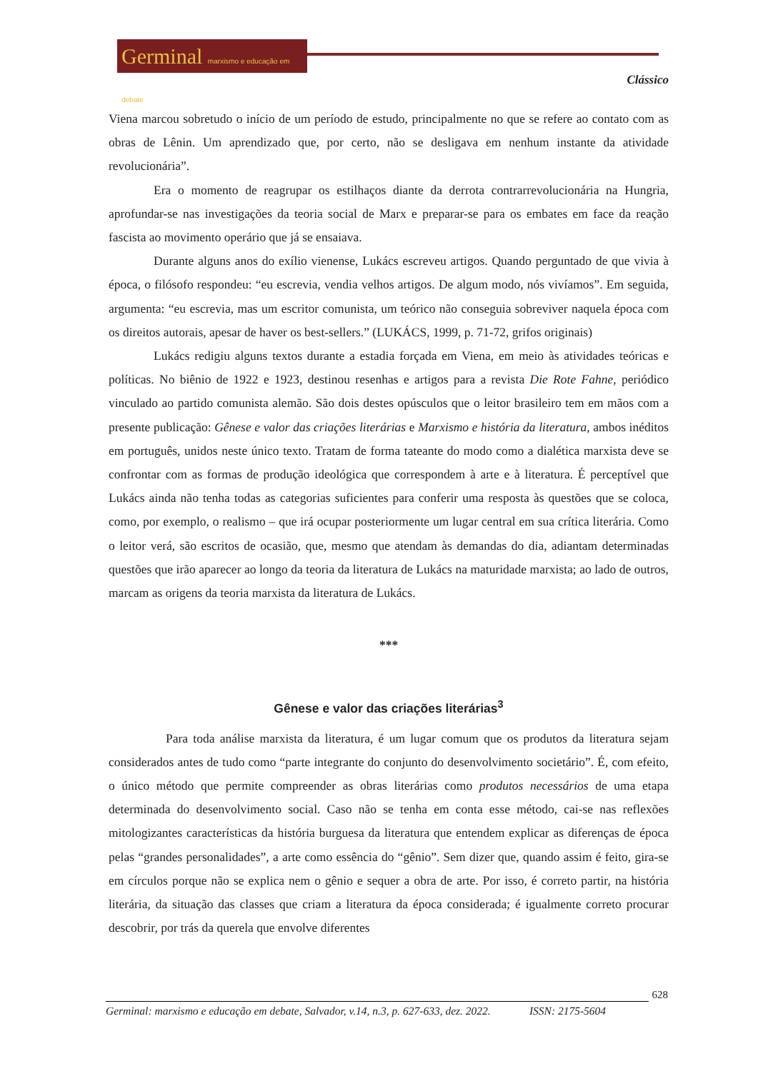Germinal marxismo e educação em debate
Clássico
Viena marcou sobretudo o início de um período de estudo, principalmente no que se refere ao contato com as obras de Lênin. Um aprendizado que, por certo, não se desligava em nenhum instante da atividade revolucionária”.
Era o momento de reagrupar os estilhaços diante da derrota contrarrevolucionária na Hungria, aprofundar-se nas investigações da teoria social de Marx e preparar-se para os embates em face da reação fascista ao movimento operário que já se ensaiava.
Durante alguns anos do exílio vienense, Lukács escreveu artigos. Quando perguntado de que vivia à época, o filósofo respondeu: “eu escrevia, vendia velhos artigos. De algum modo, nós vivíamos”. Em seguida, argumenta: “eu escrevia, mas um escritor comunista, um teórico não conseguia sobreviver naquela época com os direitos autorais, apesar de haver os best-sellers.” (LUKÁCS, 1999, p. 71-72, grifos originais)
Lukács redigiu alguns textos durante a estadia forçada em Viena, em meio às atividades teóricas e políticas. No biênio de 1922 e 1923, destinou resenhas e artigos para a revista Die Rote Fahne, periódico vinculado ao partido comunista alemão. São dois destes opúsculos que o leitor brasileiro tem em mãos com a presente publicação: Gênese e valor das criações literárias e Marxismo e história da literatura, ambos inéditos em português, unidos neste único texto. Tratam de forma tateante do modo como a dialética marxista deve se confrontar com as formas de produção ideológica que correspondem à arte e à literatura. É perceptível que Lukács ainda não tenha todas as categorias suficientes para conferir uma resposta às questões que se coloca, como, por exemplo, o realismo – que irá ocupar posteriormente um lugar central em sua crítica literária. Como o leitor verá, são escritos de ocasião, que, mesmo que atendam às demandas do dia, adiantam determinadas questões que irão aparecer ao longo da teoria da literatura de Lukács na maturidade marxista; ao lado de outros, marcam as origens da teoria marxista da literatura de Lukács.
***
Gênese e valor das criações literárias<sup>3</sup>
Para toda análise marxista da literatura, é um lugar comum que os produtos da literatura sejam considerados antes de tudo como “parte integrante do conjunto do desenvolvimento societário”. É, com efeito, o único método que permite compreender as obras literárias como produtos necessários de uma etapa determinada do desenvolvimento social. Caso não se tenha em conta esse método, cai-se nas reflexões mitologizantes características da história burguesa da literatura que entendem explicar as diferenças de época pelas “grandes personalidades”, a arte como essência do “gênio”. Sem dizer que, quando assim é feito, gira-se em círculos porque não se explica nem o gênio e sequer a obra de arte. Por isso, é correto partir, na história literária, da situação das classes que criam a literatura da época considerada; é igualmente correto procurar descobrir, por trás da querela que envolve diferentes
628
Germinal: marxismo e educação em debate, Salvador, v.14, n.3, p. 627-633, dez. 2022. ISSN: 2175-5604